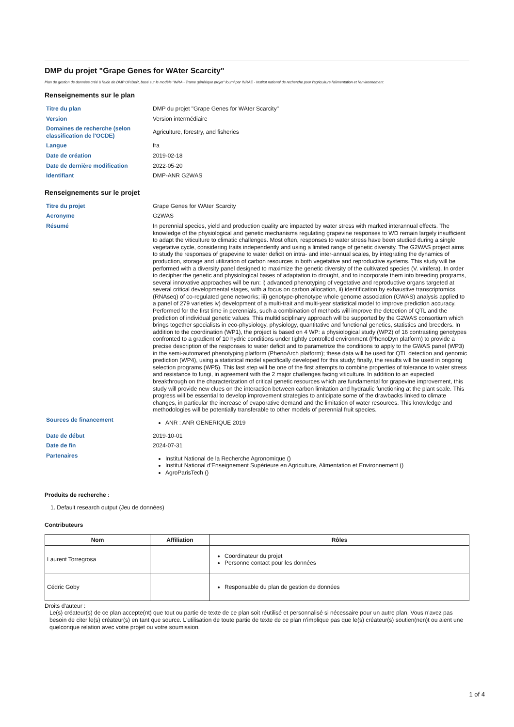DMP du projet "Grape Genes for WAter Scarcity"
Plan de gestion de données créé à l'aide de DMP OPIDoR, basé sur le modèle "INRA - Trame générique projet" fourni par INRAE - Institut national de recherche pour l'agriculture l'alimentation et l'environnement.
Renseignements sur le plan
| Titre du plan | DMP du projet "Grape Genes for WAter Scarcity" |
| Version | Version intermédiaire |
| Domaines de recherche (selon classification de l'OCDE) | Agriculture, forestry, and fisheries |
| Langue | fra |
| Date de création | 2019-02-18 |
| Date de dernière modification | 2022-05-20 |
| Identifiant | DMP-ANR G2WAS |
Renseignements sur le projet
| Titre du projet | Grape Genes for WAter Scarcity |
| Acronyme | G2WAS |
| Résumé | In perennial species, yield and production quality are impacted by water stress with marked interannual effects. The knowledge of the physiological and genetic mechanisms regulating grapevine responses to WD remain largely insufficient to adapt the viticulture to climatic challenges. Most often, responses to water stress have been studied during a single vegetative cycle, considering traits independently and using a limited range of genetic diversity. The G2WAS project aims to study the responses of grapevine to water deficit on intra- and inter-annual scales, by integrating the dynamics of production, storage and utilization of carbon resources in both vegetative and reproductive systems. This study will be performed with a diversity panel designed to maximize the genetic diversity of the cultivated species (V. vinifera). In order to decipher the genetic and physiological bases of adaptation to drought, and to incorporate them into breeding programs, several innovative approaches will be run: i) advanced phenotyping of vegetative and reproductive organs targeted at several critical developmental stages, with a focus on carbon allocation, ii) identification by exhaustive transcriptomics (RNAseq) of co-regulated gene networks; iii) genotype-phenotype whole genome association (GWAS) analysis applied to a panel of 279 varieties iv) development of a multi-trait and multi-year statistical model to improve prediction accuracy. Performed for the first time in perennials, such a combination of methods will improve the detection of QTL and the prediction of individual genetic values. This multidisciplinary approach will be supported by the G2WAS consortium which brings together specialists in eco-physiology, physiology, quantitative and functional genetics, statistics and breeders. In addition to the coordination (WP1), the project is based on 4 WP: a physiological study (WP2) of 16 contrasting genotypes confronted to a gradient of 10 hydric conditions under tightly controlled environment (PhenoDyn platform) to provide a precise description of the responses to water deficit and to parametrize the conditions to apply to the GWAS panel (WP3) in the semi-automated phenotyping platform (PhenoArch platform); these data will be used for QTL detection and genomic prediction (WP4), using a statistical model specifically developed for this study; finally, the results will be used in ongoing selection programs (WP5). This last step will be one of the first attempts to combine properties of tolerance to water stress and resistance to fungi, in agreement with the 2 major challenges facing viticulture. In addition to an expected breakthrough on the characterization of critical genetic resources which are fundamental for grapevine improvement, this study will provide new clues on the interaction between carbon limitation and hydraulic functioning at the plant scale. This progress will be essential to develop improvement strategies to anticipate some of the drawbacks linked to climate changes, in particular the increase of evaporative demand and the limitation of water resources. This knowledge and methodologies will be potentially transferable to other models of perennial fruit species. |
| Sources de financement | ANR : ANR GENERIQUE 2019 |
| Date de début | 2019-10-01 |
| Date de fin | 2024-07-31 |
| Partenaires | Institut National de la Recherche Agronomique () Institut National d'Enseignement Supérieure en Agriculture, Alimentation et Environnement () AgroParisTech () |
Produits de recherche :
1. Default research output (Jeu de données)
Contributeurs
| Nom | Affiliation | Rôles |
| --- | --- | --- |
| Laurent Torregrosa | | Coordinateur du projet Personne contact pour les données |
| Cédric Goby | | Responsable du plan de gestion de données |
Droits d'auteur :
Le(s) créateur(s) de ce plan accepte(nt) que tout ou partie de texte de ce plan soit réutilisé et personnalisé si nécessaire pour un autre plan. Vous n'avez pas besoin de citer le(s) créateur(s) en tant que source. L'utilisation de toute partie de texte de ce plan n'implique pas que le(s) créateur(s) soutien(nen)t ou aient une quelconque relation avec votre projet ou votre soumission.
1 of 4